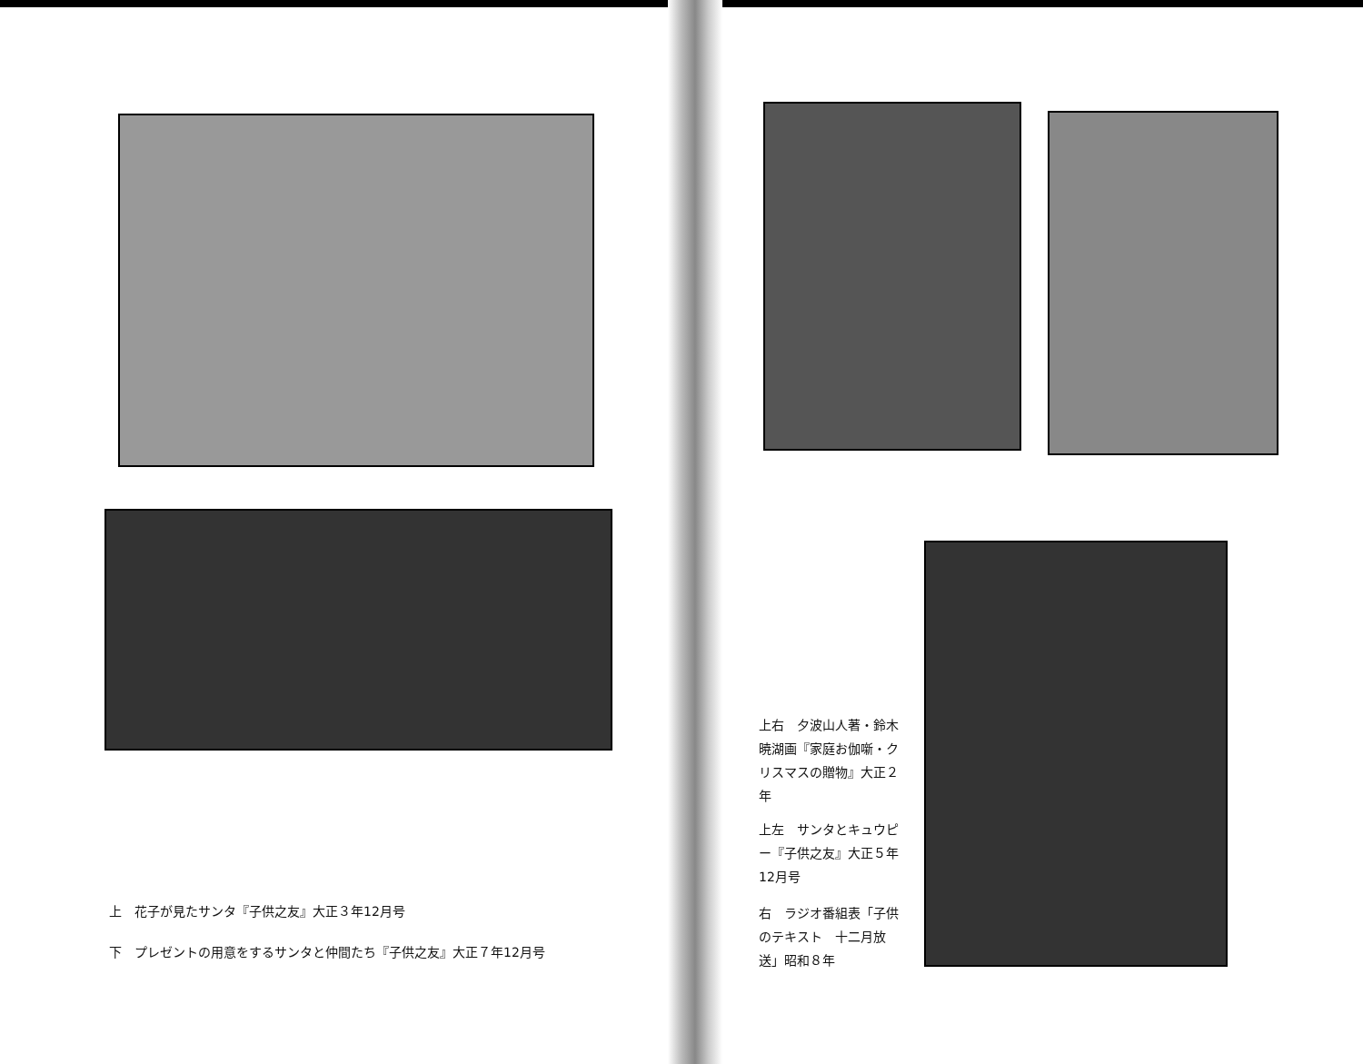上　花子が見たサンタ『子供之友』大正３年12月号
下　プレゼントの用意をするサンタと仲間たち『子供之友』大正７年12月号
上右　夕波山人著・鈴木暁湖画『家庭お伽噺・クリスマスの贈物』大正２年
上左　サンタとキュウピー『子供之友』大正５年12月号
右　ラジオ番組表「子供のテキスト　十二月放送」昭和８年